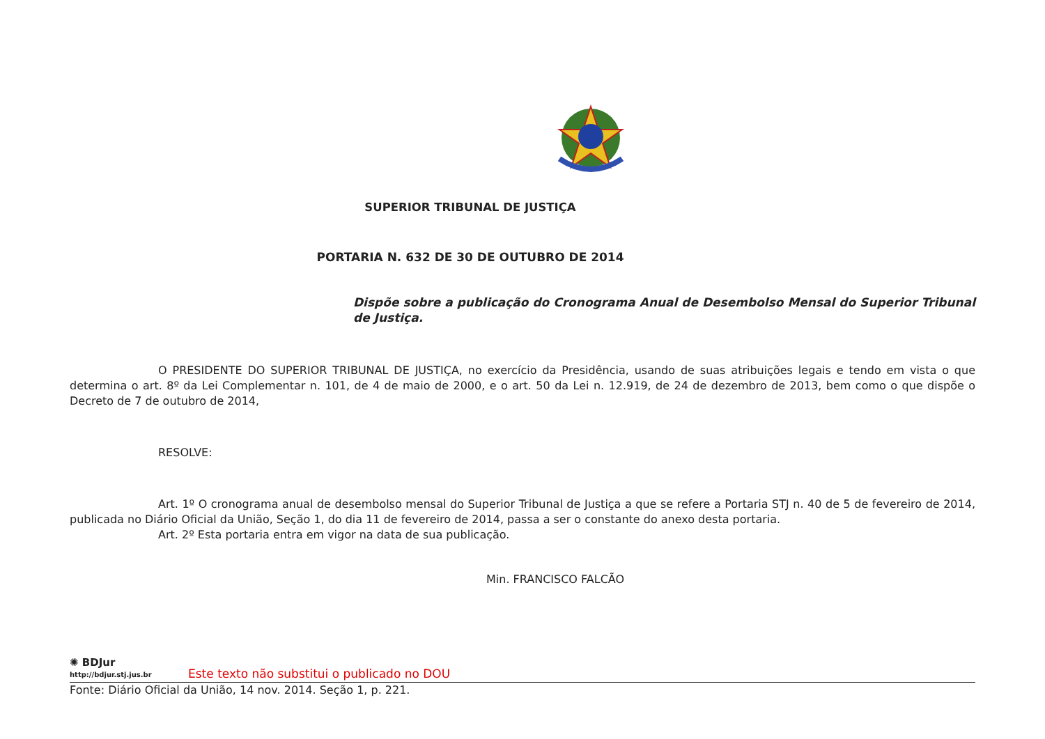SUPERIOR TRIBUNAL DE JUSTIÇA
PORTARIA N. 632 DE 30 DE OUTUBRO DE 2014
Dispõe sobre a publicação do Cronograma Anual de Desembolso Mensal do Superior Tribunal de Justiça.
O PRESIDENTE DO SUPERIOR TRIBUNAL DE JUSTIÇA, no exercício da Presidência, usando de suas atribuições legais e tendo em vista o que determina o art. 8º da Lei Complementar n. 101, de 4 de maio de 2000, e o art. 50 da Lei n. 12.919, de 24 de dezembro de 2013, bem como o que dispõe o Decreto de 7 de outubro de 2014,
RESOLVE:
Art. 1º O cronograma anual de desembolso mensal do Superior Tribunal de Justiça a que se refere a Portaria STJ n. 40 de 5 de fevereiro de 2014, publicada no Diário Oficial da União, Seção 1, do dia 11 de fevereiro de 2014, passa a ser o constante do anexo desta portaria.
Art. 2º Esta portaria entra em vigor na data de sua publicação.
Min. FRANCISCO FALCÃO
✺ BDJur
http://bdjur.stj.jus.br
Este texto não substitui o publicado no DOU
Fonte: Diário Oficial da União, 14 nov. 2014. Seção 1, p. 221.